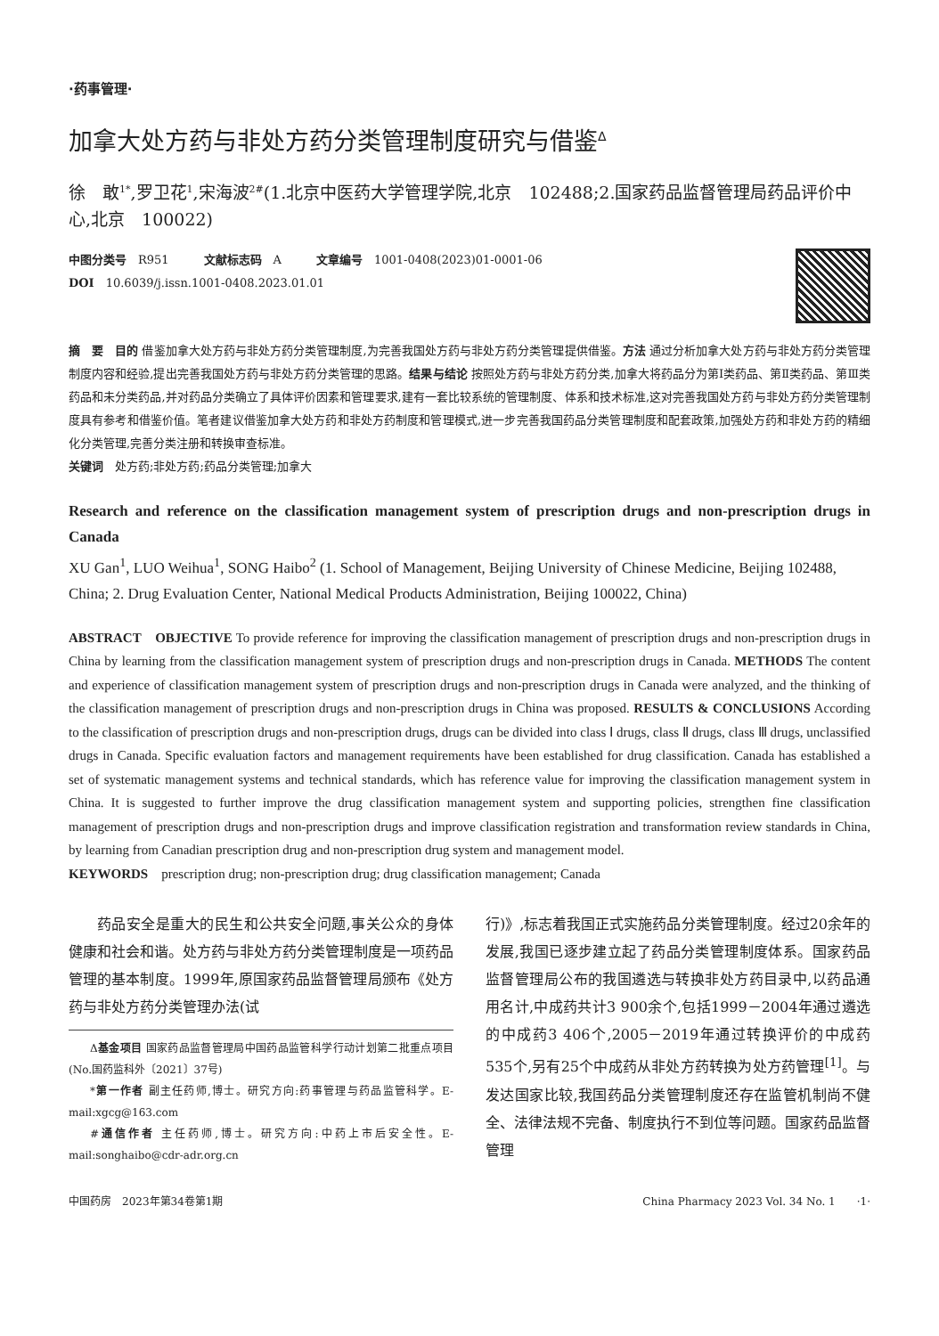·药事管理·
加拿大处方药与非处方药分类管理制度研究与借鉴<sup>Δ</sup>
徐　敢<sup>1*</sup>,罗卫花<sup>1</sup>,宋海波<sup>2#</sup>(1.北京中医药大学管理学院,北京　102488;2.国家药品监督管理局药品评价中心,北京　100022)
中图分类号　R951　　　文献标志码　A　　　文章编号　1001-0408(2023)01-0001-06
DOI　10.6039/j.issn.1001-0408.2023.01.01
摘　要　目的 借鉴加拿大处方药与非处方药分类管理制度,为完善我国处方药与非处方药分类管理提供借鉴。方法 通过分析加拿大处方药与非处方药分类管理制度内容和经验,提出完善我国处方药与非处方药分类管理的思路。结果与结论 按照处方药与非处方药分类,加拿大将药品分为第Ⅰ类药品、第Ⅱ类药品、第Ⅲ类药品和未分类药品,并对药品分类确立了具体评价因素和管理要求,建有一套比较系统的管理制度、体系和技术标准,这对完善我国处方药与非处方药分类管理制度具有参考和借鉴价值。笔者建议借鉴加拿大处方药和非处方药制度和管理模式,进一步完善我国药品分类管理制度和配套政策,加强处方药和非处方药的精细化分类管理,完善分类注册和转换审查标准。
关键词　处方药;非处方药;药品分类管理;加拿大
Research and reference on the classification management system of prescription drugs and non-prescription drugs in Canada
XU Gan<sup>1</sup>, LUO Weihua<sup>1</sup>, SONG Haibo<sup>2</sup> (1. School of Management, Beijing University of Chinese Medicine, Beijing 102488, China; 2. Drug Evaluation Center, National Medical Products Administration, Beijing 100022, China)
ABSTRACT　OBJECTIVE To provide reference for improving the classification management of prescription drugs and non-prescription drugs in China by learning from the classification management system of prescription drugs and non-prescription drugs in Canada. METHODS The content and experience of classification management system of prescription drugs and non-prescription drugs in Canada were analyzed, and the thinking of the classification management of prescription drugs and non-prescription drugs in China was proposed. RESULTS & CONCLUSIONS According to the classification of prescription drugs and non-prescription drugs, drugs can be divided into class Ⅰ drugs, class Ⅱ drugs, class Ⅲ drugs, unclassified drugs in Canada. Specific evaluation factors and management requirements have been established for drug classification. Canada has established a set of systematic management systems and technical standards, which has reference value for improving the classification management system in China. It is suggested to further improve the drug classification management system and supporting policies, strengthen fine classification management of prescription drugs and non-prescription drugs and improve classification registration and transformation review standards in China, by learning from Canadian prescription drug and non-prescription drug system and management model.
KEYWORDS　prescription drug; non-prescription drug; drug classification management; Canada
药品安全是重大的民生和公共安全问题,事关公众的身体健康和社会和谐。处方药与非处方药分类管理制度是一项药品管理的基本制度。1999年,原国家药品监督管理局颁布《处方药与非处方药分类管理办法(试
Δ基金项目 国家药品监督管理局中国药品监管科学行动计划第二批重点项目(No.国药监科外〔2021〕37号)
*第一作者 副主任药师,博士。研究方向:药事管理与药品监管科学。E-mail:xgcg@163.com
#通信作者 主任药师,博士。研究方向:中药上市后安全性。E-mail:songhaibo@cdr-adr.org.cn
行)》,标志着我国正式实施药品分类管理制度。经过20余年的发展,我国已逐步建立起了药品分类管理制度体系。国家药品监督管理局公布的我国遴选与转换非处方药目录中,以药品通用名计,中成药共计3 900余个,包括1999－2004年通过遴选的中成药3 406个,2005－2019年通过转换评价的中成药535个,另有25个中成药从非处方药转换为处方药管理<sup>[1]</sup>。与发达国家比较,我国药品分类管理制度还存在监管机制尚不健全、法律法规不完备、制度执行不到位等问题。国家药品监督管理
中国药房　2023年第34卷第1期 China Pharmacy 2023 Vol. 34 No. 1　　·1·